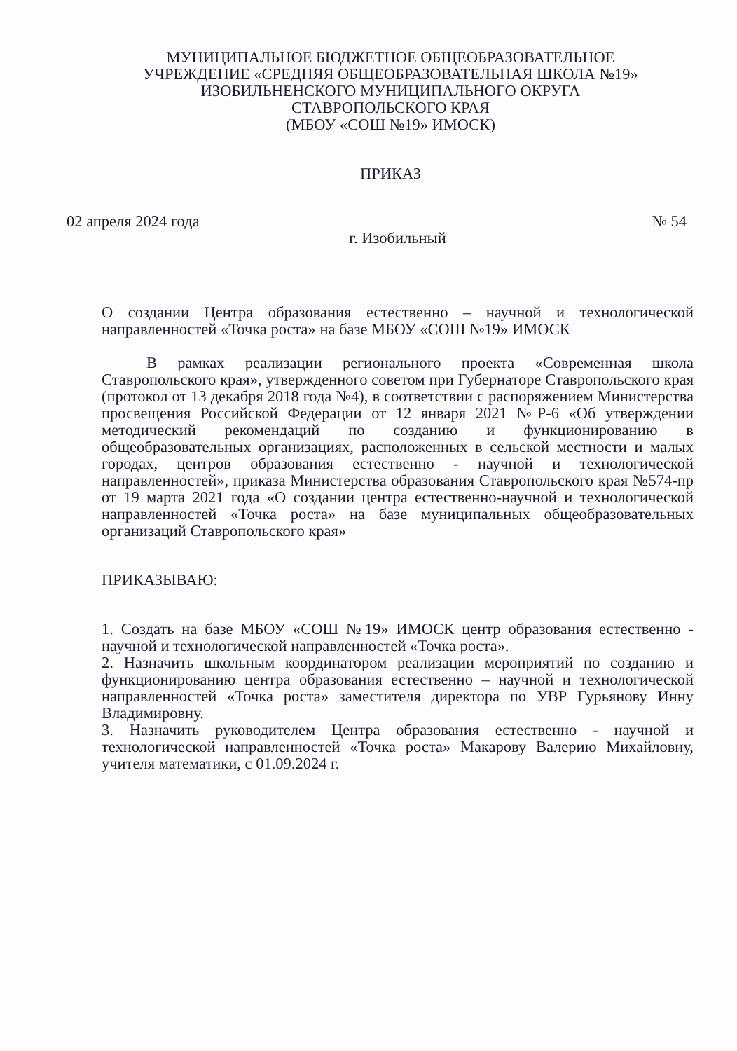МУНИЦИПАЛЬНОЕ БЮДЖЕТНОЕ ОБЩЕОБРАЗОВАТЕЛЬНОЕ
УЧРЕЖДЕНИЕ «СРЕДНЯЯ ОБЩЕОБРАЗОВАТЕЛЬНАЯ ШКОЛА №19»
ИЗОБИЛЬНЕНСКОГО МУНИЦИПАЛЬНОГО ОКРУГА
СТАВРОПОЛЬСКОГО КРАЯ
(МБОУ «СОШ №19» ИМОСК)
ПРИКАЗ
02 апреля 2024 года № 54
г. Изобильный
О создании Центра образования естественно – научной и технологической направленностей «Точка роста» на базе МБОУ «СОШ №19» ИМОСК
В рамках реализации регионального проекта «Современная школа Ставропольского края», утвержденного советом при Губернаторе Ставропольского края (протокол от 13 декабря 2018 года №4), в соответствии с распоряжением Министерства просвещения Российской Федерации от 12 января 2021 №Р-6 «Об утверждении методический рекомендаций по созданию и функционированию в общеобразовательных организациях, расположенных в сельской местности и малых городах, центров образования естественно - научной и технологической направленностей», приказа Министерства образования Ставропольского края №574-пр от 19 марта 2021 года «О создании центра естественно-научной и технологической направленностей «Точка роста» на базе муниципальных общеобразовательных организаций Ставропольского края»
ПРИКАЗЫВАЮ:
1. Создать на базе МБОУ «СОШ №19» ИМОСК центр образования естественно - научной и технологической направленностей «Точка роста».
2. Назначить школьным координатором реализации мероприятий по созданию и функционированию центра образования естественно – научной и технологической направленностей «Точка роста» заместителя директора по УВР Гурьянову Инну Владимировну.
3. Назначить руководителем Центра образования естественно - научной и технологической направленностей «Точка роста» Макарову Валерию Михайловну, учителя математики, с 01.09.2024 г.